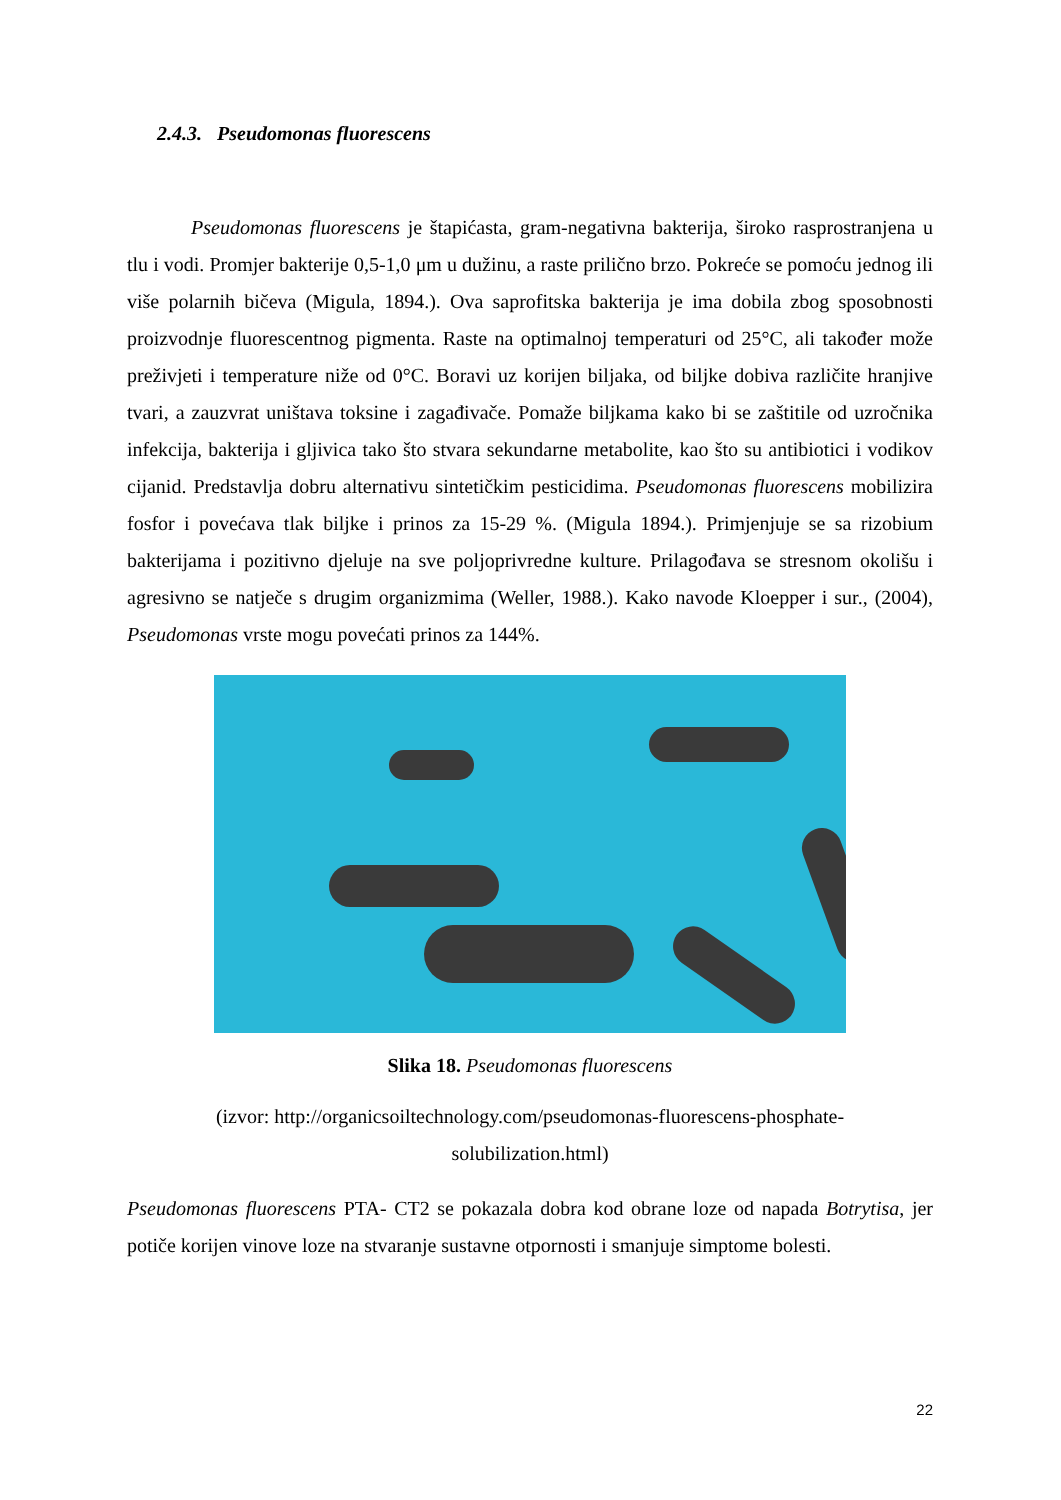2.4.3. Pseudomonas fluorescens
Pseudomonas fluorescens je štapićasta, gram-negativna bakterija, široko rasprostranjena u tlu i vodi. Promjer bakterije 0,5-1,0 μm u dužinu, a raste prilično brzo. Pokreće se pomoću jednog ili više polarnih bičeva (Migula, 1894.). Ova saprofitska bakterija je ima dobila zbog sposobnosti proizvodnje fluorescentnog pigmenta. Raste na optimalnoj temperaturi od 25°C, ali također može preživjeti i temperature niže od 0°C. Boravi uz korijen biljaka, od biljke dobiva različite hranjive tvari, a zauzvrat uništava toksine i zagađivače. Pomaže biljkama kako bi se zaštitile od uzročnika infekcija, bakterija i gljivica tako što stvara sekundarne metabolite, kao što su antibiotici i vodikov cijanid. Predstavlja dobru alternativu sintetičkim pesticidima. Pseudomonas fluorescens mobilizira fosfor i povećava tlak biljke i prinos za 15-29 %. (Migula 1894.). Primjenjuje se sa rizobium bakterijama i pozitivno djeluje na sve poljoprivredne kulture. Prilagođava se stresnom okolišu i agresivno se natječe s drugim organizmima (Weller, 1988.). Kako navode Kloepper i sur., (2004), Pseudomonas vrste mogu povećati prinos za 144%.
Slika 18. Pseudomonas fluorescens
(izvor: http://organicsoiltechnology.com/pseudomonas-fluorescens-phosphate-
solubilization.html)
Pseudomonas fluorescens PTA- CT2 se pokazala dobra kod obrane loze od napada Botrytisa, jer potiče korijen vinove loze na stvaranje sustavne otpornosti i smanjuje simptome bolesti.
22